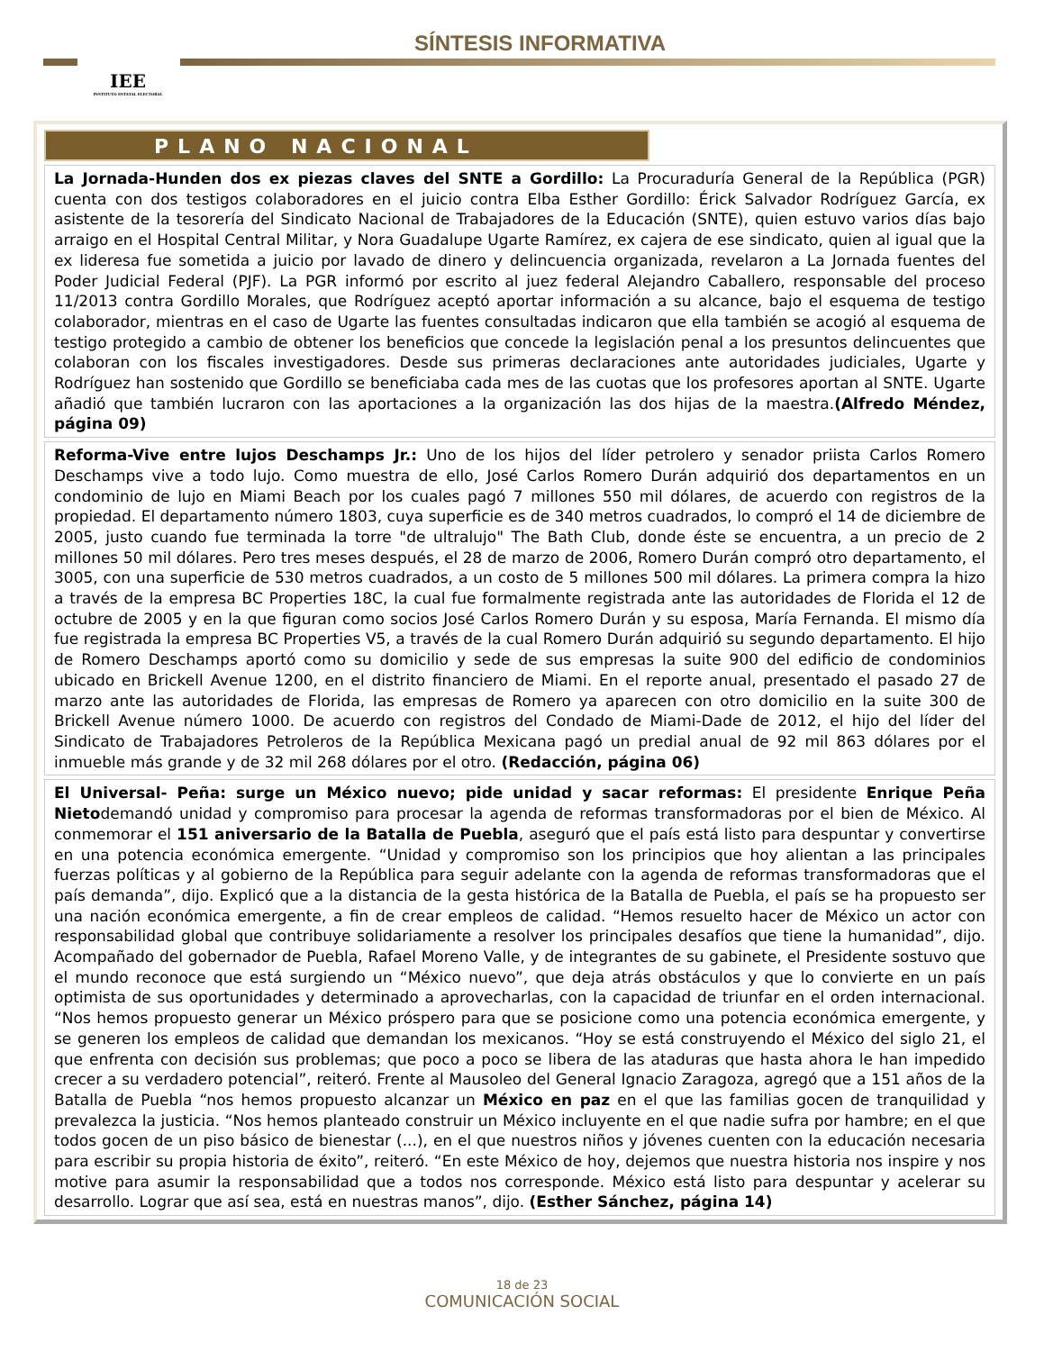IEE
INSTITUTO ESTATAL ELECTORAL
SÍNTESIS INFORMATIVA
PLANO NACIONAL
La Jornada-Hunden dos ex piezas claves del SNTE a Gordillo: La Procuraduría General de la República (PGR) cuenta con dos testigos colaboradores en el juicio contra Elba Esther Gordillo: Érick Salvador Rodríguez García, ex asistente de la tesorería del Sindicato Nacional de Trabajadores de la Educación (SNTE), quien estuvo varios días bajo arraigo en el Hospital Central Militar, y Nora Guadalupe Ugarte Ramírez, ex cajera de ese sindicato, quien al igual que la ex lideresa fue sometida a juicio por lavado de dinero y delincuencia organizada, revelaron a La Jornada fuentes del Poder Judicial Federal (PJF). La PGR informó por escrito al juez federal Alejandro Caballero, responsable del proceso 11/2013 contra Gordillo Morales, que Rodríguez aceptó aportar información a su alcance, bajo el esquema de testigo colaborador, mientras en el caso de Ugarte las fuentes consultadas indicaron que ella también se acogió al esquema de testigo protegido a cambio de obtener los beneficios que concede la legislación penal a los presuntos delincuentes que colaboran con los fiscales investigadores. Desde sus primeras declaraciones ante autoridades judiciales, Ugarte y Rodríguez han sostenido que Gordillo se beneficiaba cada mes de las cuotas que los profesores aportan al SNTE. Ugarte añadió que también lucraron con las aportaciones a la organización las dos hijas de la maestra.(Alfredo Méndez, página 09)
Reforma-Vive entre lujos Deschamps Jr.: Uno de los hijos del líder petrolero y senador priista Carlos Romero Deschamps vive a todo lujo. Como muestra de ello, José Carlos Romero Durán adquirió dos departamentos en un condominio de lujo en Miami Beach por los cuales pagó 7 millones 550 mil dólares, de acuerdo con registros de la propiedad. El departamento número 1803, cuya superficie es de 340 metros cuadrados, lo compró el 14 de diciembre de 2005, justo cuando fue terminada la torre "de ultralujo" The Bath Club, donde éste se encuentra, a un precio de 2 millones 50 mil dólares. Pero tres meses después, el 28 de marzo de 2006, Romero Durán compró otro departamento, el 3005, con una superficie de 530 metros cuadrados, a un costo de 5 millones 500 mil dólares. La primera compra la hizo a través de la empresa BC Properties 18C, la cual fue formalmente registrada ante las autoridades de Florida el 12 de octubre de 2005 y en la que figuran como socios José Carlos Romero Durán y su esposa, María Fernanda. El mismo día fue registrada la empresa BC Properties V5, a través de la cual Romero Durán adquirió su segundo departamento. El hijo de Romero Deschamps aportó como su domicilio y sede de sus empresas la suite 900 del edificio de condominios ubicado en Brickell Avenue 1200, en el distrito financiero de Miami. En el reporte anual, presentado el pasado 27 de marzo ante las autoridades de Florida, las empresas de Romero ya aparecen con otro domicilio en la suite 300 de Brickell Avenue número 1000. De acuerdo con registros del Condado de Miami-Dade de 2012, el hijo del líder del Sindicato de Trabajadores Petroleros de la República Mexicana pagó un predial anual de 92 mil 863 dólares por el inmueble más grande y de 32 mil 268 dólares por el otro. (Redacción, página 06)
El Universal- Peña: surge un México nuevo; pide unidad y sacar reformas: El presidente Enrique Peña Nietodemandó unidad y compromiso para procesar la agenda de reformas transformadoras por el bien de México. Al conmemorar el 151 aniversario de la Batalla de Puebla, aseguró que el país está listo para despuntar y convertirse en una potencia económica emergente. “Unidad y compromiso son los principios que hoy alientan a las principales fuerzas políticas y al gobierno de la República para seguir adelante con la agenda de reformas transformadoras que el país demanda”, dijo. Explicó que a la distancia de la gesta histórica de la Batalla de Puebla, el país se ha propuesto ser una nación económica emergente, a fin de crear empleos de calidad. “Hemos resuelto hacer de México un actor con responsabilidad global que contribuye solidariamente a resolver los principales desafíos que tiene la humanidad”, dijo. Acompañado del gobernador de Puebla, Rafael Moreno Valle, y de integrantes de su gabinete, el Presidente sostuvo que el mundo reconoce que está surgiendo un “México nuevo”, que deja atrás obstáculos y que lo convierte en un país optimista de sus oportunidades y determinado a aprovecharlas, con la capacidad de triunfar en el orden internacional. “Nos hemos propuesto generar un México próspero para que se posicione como una potencia económica emergente, y se generen los empleos de calidad que demandan los mexicanos. “Hoy se está construyendo el México del siglo 21, el que enfrenta con decisión sus problemas; que poco a poco se libera de las ataduras que hasta ahora le han impedido crecer a su verdadero potencial”, reiteró. Frente al Mausoleo del General Ignacio Zaragoza, agregó que a 151 años de la Batalla de Puebla “nos hemos propuesto alcanzar un México en paz en el que las familias gocen de tranquilidad y prevalezca la justicia. “Nos hemos planteado construir un México incluyente en el que nadie sufra por hambre; en el que todos gocen de un piso básico de bienestar (...), en el que nuestros niños y jóvenes cuenten con la educación necesaria para escribir su propia historia de éxito”, reiteró. “En este México de hoy, dejemos que nuestra historia nos inspire y nos motive para asumir la responsabilidad que a todos nos corresponde. México está listo para despuntar y acelerar su desarrollo. Lograr que así sea, está en nuestras manos”, dijo. (Esther Sánchez, página 14)
18 de 23
COMUNICACIÓN SOCIAL